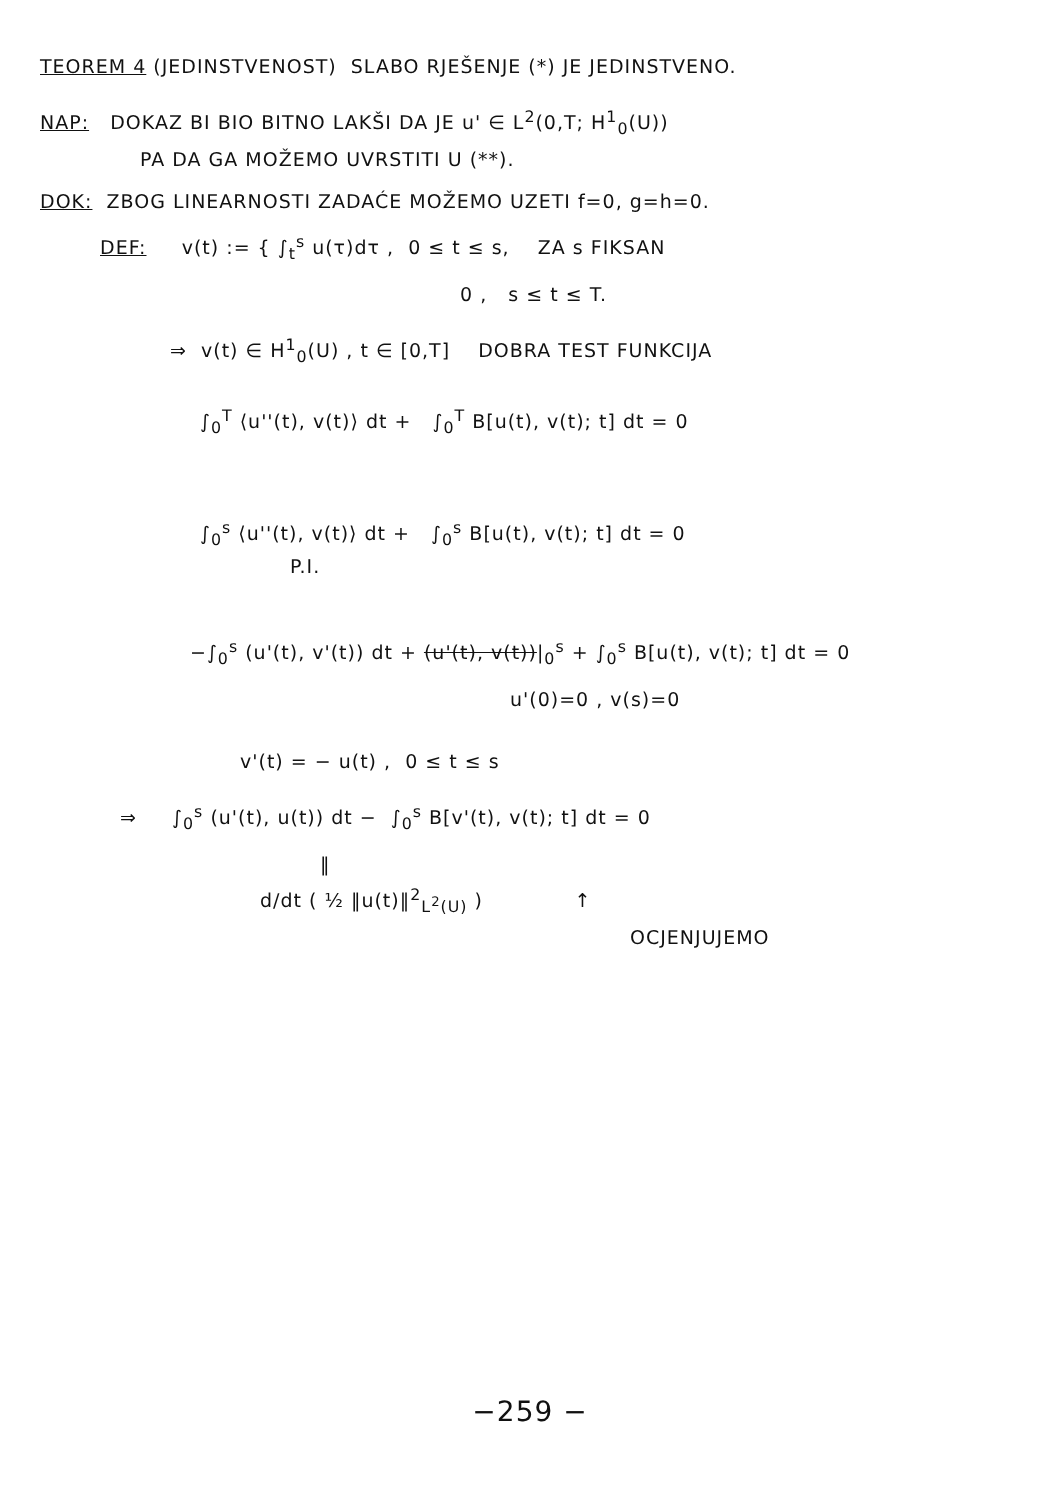TEOREM 4 (JEDINSTVENOST) SLABO RJEŠENJE (*) JE JEDINSTVENO.
NAP: DOKAZ BI BIO BITNO LAKŠI DA JE u' ∈ L<sup>2</sup>(0,T; H<sup>1</sup><sub>0</sub>(U))
PA DA GA MOŽEMO UVRSTITI U (**).
DOK: ZBOG LINEARNOSTI ZADAĆE MOŽEMO UZETI f=0, g=h=0.
DEF: v(t) := { ∫<sub>t</sub><sup>s</sup> u(τ)dτ , 0 ≤ t ≤ s, ZA s FIKSAN
0 , s ≤ t ≤ T.
⇒ v(t) ∈ H<sup>1</sup><sub>0</sub>(U) , t ∈ [0,T] DOBRA TEST FUNKCIJA
∫<sub>0</sub><sup>T</sup> ⟨u''(t), v(t)⟩ dt + ∫<sub>0</sub><sup>T</sup> B[u(t), v(t); t] dt = 0
∫<sub>0</sub><sup>s</sup> ⟨u''(t), v(t)⟩ dt + ∫<sub>0</sub><sup>s</sup> B[u(t), v(t); t] dt = 0
P.I.
−∫<sub>0</sub><sup>s</sup> (u'(t), v'(t)) dt + (u'(t), v(t))|<sub>0</sub><sup>s</sup> + ∫<sub>0</sub><sup>s</sup> B[u(t), v(t); t] dt = 0
u'(0)=0 , v(s)=0
v'(t) = − u(t) , 0 ≤ t ≤ s
⇒ ∫<sub>0</sub><sup>s</sup> (u'(t), u(t)) dt − ∫<sub>0</sub><sup>s</sup> B[v'(t), v(t); t] dt = 0
‖
d/dt ( ½ ‖u(t)‖<sup>2</sup><sub>L<sup>2</sup>(U)</sub> ) ↑
OCJENJUJEMO
−259 −